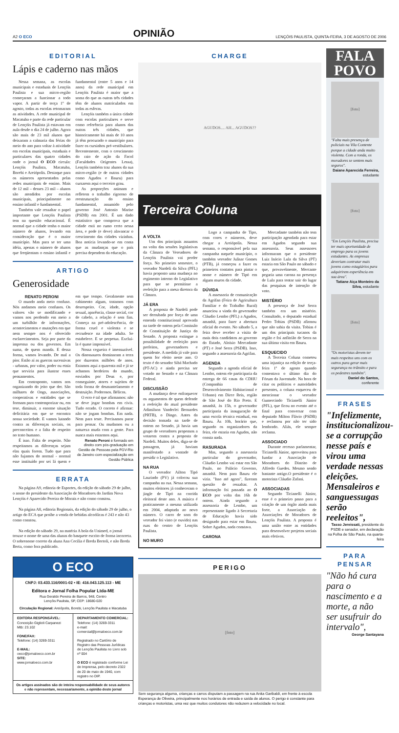A2 O ECO OPINIÃO LENÇÓIS PAULISTA, QUINTA-FEIRA, 3 DE AGOSTO DE 2006
EDITORIAL
Lápis e caderno nas mãos
Nessa semana, as escolas municipais e estaduais de Lençóis Paulista e sua micro-região começaram a funcionar a todo vapor. A partir de terça 1º de agosto, todas as escolas retomaram as atividades. A rede municipal de Macatuba e parte da rede particular de Lençóis Paulista já estavam em aula desde o dia 24 de julho. Agora são mais de 23 mil alunos que deixaram a calmaria das férias do meio do ano para voltar à atividade em escolas municipais, estaduais e particulares das quatro cidades onde o jornal O ECO circula: Lençóis Paulista, Macatuba, Borebi e Areiópolis. Destaque para os números apresentados pelas redes municipais de ensino. Mais de 12 mil – desses 23 mil – alunos são atendidos por escolas municipais, principalmente no ensino infantil e fundamental.
Também vale ressaltar o papel importante que Lençóis Paulista tem na questão educacional. É normal que a cidade tenha o maior número de alunos, levando em consideração que é o maior município. Mas para se ter uma idéia, apenas o número de alunos que freqüentam o ensino infantil e fundamental (entre 5 anos e 14 anos) da rede municipal em Lençóis Paulista é maior que a soma do que as outras três cidades têm de alunos matriculados em todas as esferas.
Lençóis também a única cidade com escolas particulares e serve como referência para alunos das outras três cidades, que historicamente há mais de 10 anos já têm procurado o município para fazer os cursinhos pré-vestibulares. Recentemente, com o crescimento do raio de ação da Facol (Faculdades Orígentes Lessa), Lençóis também traz alunos da sua micro-região (e de outras cidades como Agudos e Bauru) para cursarem aqui o terceiro grau.
As proporções animam e refletem o trabalho rigoroso de reestruturação do ensino fundamental, assumido pelo governo José Antonio Marise (PSDB) em 2001. É um dado estatístico que comprova que a cidade está no rumo certo nessa área, e pode (e deve) alavancar o crescimento das cidades vizinhas. Boa notícia levando-se em conta que as mudanças que o país precisa dependem da educação.
ARTIGO
Generosidade
RENATO PERONI
O mundo anda meio confuso. Nós andamos meio confusos. Os valores vão se modificando e vamos nos perdendo em meio a um turbilhão de informações, acontecimentos e mutações em que nem sempre nos é oferecido esclarecimentos. Seja por parte da imprensa ou dos governos. Em suma, de quem manda. E dessa forma, vamos levando. De mal a pior. Estão aí as guerras sucessivas - urbanas, por valor, poder ou etnia que serviria para ilustrar esses pensamentos.
Em contraponto, vamos nos organizando do jeito que der. São milhares de Ongs, associações, cooperativas e entidades que se formam para contemporizar ou, em tese, diminuir, a enorme situação deficitária em que se encontra nossa sociedade. E vamos lutando contra as diferenças sociais, os preconceitos e a falta de respeito no trato humano.
É isso. Falta de respeito. Não respeitamos as diferenças sejam elas quais forem. Tudo que para não fujamos do normal - normal esse instituído por sei lá quem e em que tempo. Geralmente sem cabimento algum, tratamos com desrespeito. Cor, idade, opção sexual, aparência, classe social, cor de cabelo, a relação é sem fim. Começa na pré-adolescência, de forma cruel e violenta e se recrudesce na idade adulta. Se estabelece. E se perpetua. Excluí-la é quase impossível.
Nossa cegueira é imensurável. Os dinossauros dominaram a terra por duzentos milhões de anos. Estamos aqui a quarenta mil e já se achamos herdeiros do mundo, enviados por Deus e, por conseguinte, atores e sujeitos de toda forma de desmantelamento e destruição. Poderosos. Bélicos.
O erro é tal que afirmamos: não se deve jogar bombas em civis. Tudo errado. O correto é afirmar: não se jogam bombas. Em nada. Nem para teste. Precisamos parar para pensar. Ou mudamos ou a natureza muda com a gente. Para nunca mais estarmos aqui.
Renato Peroni é formado em direito com pós-graduação em Gestão de Pessoas pela FGV-Rio de Janeiro com especialização em Gestão Pública
ERRATA
Na página A9, editoria de Esportes, da edição do sábado 29 de julho, o nome do presidente da Associação de Moradores do Jardim Nova Lençóis é Aparecido Pereira de Morais e não como constou.
Na página A8, editoria Regionais, da edição do sábado 29 de julho, o artigo do ECA que proíbe a venda de bebidas alcoólicas é 243 e não 43 como constou.
Na edição do sábado 29, na matéria A bola da Unimed, o jornal trouxe o nome de uma das alunas do basquete escrito de forma incorreta. O sobrenome correto da aluna Ana Cecília é Breda Bertoli, e não Breda Berta, como fora publicado.
O ECO
CNPJ: 03.433.116/0001-02 • IE: 416.043.125.113 - ME
Editora e Jornal Folha Popular Ltda-ME
Rua Geraldo Pereira de Barros, 948, Centro
Lençóis Paulista, SP, CEP: 18680-020
Circulação Regional: Areiópolis, Borebi, Lençóis Paulista e Macatuba
EDITORA RESPONSÁVEL:
Conceição Giglioli Carpanezi
Mtb: 23.102
FONE/FAX:
Telefone: (14) 3269-3311
E-MAIL:
oeco@jornaloeco.com.br
SITE:
www.jornaloeco.com.br
DEPARTAMENTO COMERCIAL:
Telefone: (14) 3269-3311
e-mail: comercial@jornaloeco.com.br
Registrado no Cartório de Registro das Pessoas Jurídicas de Lençóis Paulista no Livro sob nº 004
O ECO é registrado conforme Lei de Imprensa, pelo decreto 2322 de 20 de maio de 1940, com registro no DIP.
Os artigos assinados são de inteira responsabilidade de seus autores e não representam, necessariamente, a opinião deste jornal
CHARGE
AGUDOS.... AH... AGUDOS??
Terceira Coluna
A VOLTA
Um dos principais assuntos na volta das sessões legislativas da Câmara de Vereadores de Lençóis Paulista vai perder força. No primeiro semestre, o vereador Nardeli da Silva (PFL) havia proposto uma mudança no regimento interno do Legislativo para que se permitisse a reeleição para a mesa diretora da Câmara.
JÁ ERA
A proposta de Nardeli pode ser derrubada por força de uma emenda constitucional aprovada na tarde de ontem pela Comissão de Constituição de Justiça do Senado. A proposta extingue a possibilidade de reeleição para prefeitos, governadores e presidente. A medida já vale para quem for eleito neste ano. O texto é do senador Sibá Machado (PT-AC) e ainda precisa ser votado no Senado e na Câmara Federal.
DISCUSSÃO
A mudança deve enfraquecer os argumentos de quem defende a reeleição do atual presidente Adimilson Vanderlei Bernardes (PRTB), o Dingo. Antes da decisão tomada na tarde de ontem no Senado, já havia um grupo de vereadores propensos a votarem contra a proposta de Nardeli. Muitos deles, diga-se de passagem, já haviam manifestado a vontade de presidir o Legislativo.
NA RUA
O vereador Ailton Tipó Laurindo (PV) já colocou sua campanha na rua. Nessa semana, muitos eleitores já conheceram o jingle de Tipó na corrida eleitoral deste ano. A música é praticamente a mesma utilizada em 2004, adaptada ao novo número. O carro de som do vereador foi visto (e ouvido) nas ruas do centro de Lençóis Paulista.
NO MURO
Logo a campanha de Tipo, com cores e números, deve chegar a Areiópolis. Nessa semana, o responsável pela sua campanha naquele município, o também vereador Julisar Gomes (PTB), já começou a fazer os primeiros contatos para pintar o nome e número de Tipó em alguns muros da cidade.
DÚVIDA
A assessoria de comunicação da Agrifan (Feira de Agricultura Familiar e do Trabalho Rural) anunciou a vinda do governador Cláudio Lembo (PFL) a Agudos, amanhã, para fazer a abertura oficial do evento. No sábado 5, a feira deve receber a visita de mais dois candidatos ao governo do Estado, Aloísio Mercadante (PT) e José Serra (PSDB). Isso, segundo a assessoria da Agrifan.
AGENDA
Segundo a agenda oficial de Lembo, ontem ele participaria da entrega de 66 casas da CDHU (Companhia de Desenvolvimento Habitacional e Urbano) em Dirce Reis, região de São José do Rio Preto. E amanhã, às 15h, o governador participaria da inauguração de uma escola técnica estadual, em Bauru. Às 10h, horário que, segundo os organizadores da feira, ele estaria em Agudos, não consta nada.
RASURADA
Mas, segundo a assessoria particular do governador, Cláudio Lembo vai estar em São Paulo, no Palácio Governo, amanhã. Nem para Bauru ele viria. "Isso até agora", fizeram questão de ressaltar. A informação foi passada ao O ECO por volta das 16h de ontem. Ainda segundo a assessoria de Lembo, um representante ligado à Secretaria de Educação havia sido designado para estar em Bauru. Sobre Agudos, nada constava.
CARONA
Mercadante também não tem participação agendada para estar em Agudos segundo sua assessoria. Seus assessores informaram que o presidente Luiz Inácio Lula da Silva (PT) estaria em São Paulo no sábado e que, provavelmente, Mercante pegaria uma carona na presença de Lula para tentar sair do lugar das pesquisas de intenção de voto.
MISTÉRIO
A presença de José Serra também era um mistério. Consultado, o deputado estadual Pedro Tobias (PSDB) afirmou que não sabia da visita. Tobias é um dos principais tucanos da região e foi anfitrião de Serra na sua última visita em Bauru.
ESQUECIDO
A Terceira Coluna cometeu uma injustiça na edição de terça-feira 1º de agosto quando comentava o último dia do Fórum da Juventude. Na hora de citar os políticos e autoridades presentes, a coluna esqueceu de mencionar o vereador Gumercindo Ticianelli Júnior (PFL), que ficou no evento até o final para conversar com deputado Milton Flávio (PSDB) e reclamou por não ter sido lembrado. Aliás, ele sempre reclama.
ASSOCIADO
Durante recesso parlamentar, Ticianelli Júnior, aproveitou para fundar a Associação de Moradores do Distrito de Alfredo Guedes. Mesmo sendo bastante antigo.O presidente é o motorista Cláudio Zafani.
ASSOCIADAS
Segundo Ticianelli Júnior, esse é o primeiro passo para a criação de um órgão ainda mais forte, a Associação de Associações de Moradores de Lençóis Paulista. A proposta é uma união entre as entidades para desenvolver projetos sociais mais efetivos.
PERIGO
[foto]
Sem segurança alguma, crianças e carros disputam a passagem na rua Anita Garibaldi, em frente à escola Esperança de Oliveira, principalmente nos horários de entrada e saída de alunos. O perigo é constante para crianças e motoristas, uma vez que muitos condutores não reduzem a velocidade no local.
FALA
POVO
[foto]
"Falta mais presença de policiais na Vila Contente porque a cidade anda muito violenta. Com a ronda, os moradores se sentem mais seguros".
Daiane Aparecida Ferreira, estudante
[foto]
"Em Lençóis Paulista, precisa ter mais oportunidade de emprego para os jovens estudantes. As empresas deveriam contratar mais jovens como estagiários para adquirirem experiência em sua área".
Tatiane Aiça Monteiro da Silva, estudante
[foto]
"Os motoristas devem ter mais respeitos uns com os outros para gerar mais segurança no trânsito e para os pedestres também".
Daniel do Santos, conferente
FRASES
"Infelizmente, institucionalizou-se a corrupção nesse país e virou uma verdade nessas eleições. Mensaleiros e sanguessugas serão reeleitos",
Tasso Jereissati, presidente do PSDB e senador, em declaração na Folha de São Paulo, na quarta-feira
PARA PENSAR
"Não há cura para o nascimento e a morte, a não ser usufruir do intervalo",
George Santayana